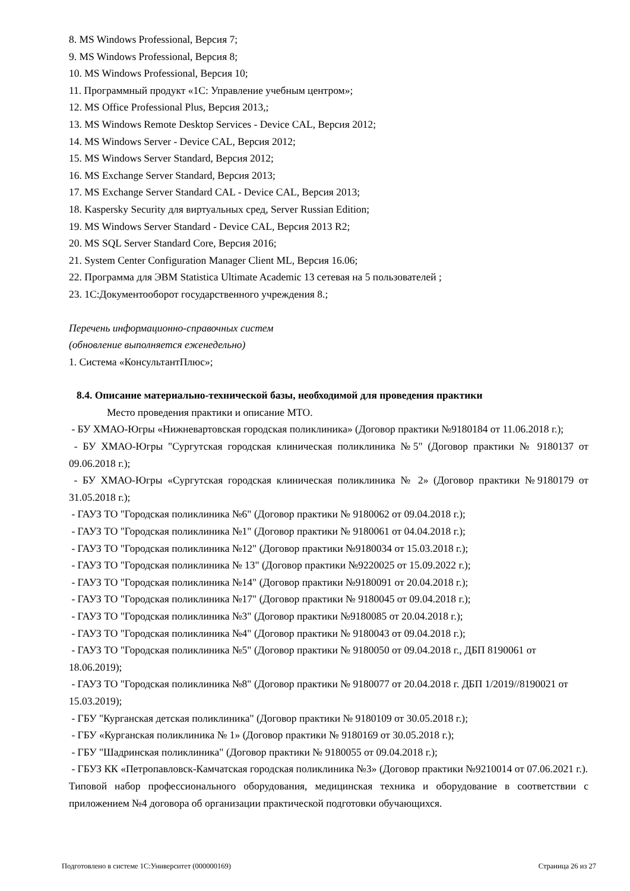8. MS Windows Professional, Версия 7;
9. MS Windows Professional, Версия 8;
10. MS Windows Professional, Версия 10;
11. Программный продукт «1С: Управление учебным центром»;
12. MS Office Professional Plus, Версия 2013,;
13. MS Windows Remote Desktop Services - Device CAL, Версия 2012;
14. MS Windows Server - Device CAL, Версия 2012;
15. MS Windows Server Standard, Версия 2012;
16. MS Exchange Server Standard, Версия 2013;
17. MS Exchange Server Standard CAL - Device CAL, Версия 2013;
18. Kaspersky Security для виртуальных сред, Server Russian Edition;
19. MS Windows Server Standard - Device CAL, Версия 2013 R2;
20. MS SQL Server Standard Core, Версия 2016;
21. System Center Configuration Manager Client ML, Версия 16.06;
22. Программа для ЭВМ Statistica Ultimate Academic 13 сетевая на 5 пользователей ;
23. 1С:Документооборот государственного учреждения 8.;
Перечень информационно-справочных систем
(обновление выполняется еженедельно)
1. Система «КонсультантПлюс»;
8.4. Описание материально-технической базы, необходимой для проведения практики
Место проведения практики и описание МТО.
- БУ ХМАО-Югры «Нижневартовская городская поликлиника» (Договор практики №9180184 от 11.06.2018 г.);
- БУ ХМАО-Югры "Сургутская городская клиническая поликлиника №5" (Договор практики № 9180137 от 09.06.2018 г.);
- БУ ХМАО-Югры «Сургутская городская клиническая поликлиника № 2» (Договор практики №9180179 от 31.05.2018 г.);
- ГАУЗ ТО "Городская поликлиника №6" (Договор практики № 9180062 от 09.04.2018 г.);
- ГАУЗ ТО "Городская поликлиника №1" (Договор практики № 9180061 от 04.04.2018 г.);
- ГАУЗ ТО "Городская поликлиника №12" (Договор практики №9180034 от 15.03.2018 г.);
- ГАУЗ ТО "Городская поликлиника № 13" (Договор практики №9220025 от 15.09.2022 г.);
- ГАУЗ ТО "Городская поликлиника №14" (Договор практики №9180091 от 20.04.2018 г.);
- ГАУЗ ТО "Городская поликлиника №17" (Договор практики № 9180045 от 09.04.2018 г.);
- ГАУЗ ТО "Городская поликлиника №3" (Договор практики №9180085 от 20.04.2018 г.);
- ГАУЗ ТО "Городская поликлиника №4" (Договор практики № 9180043 от 09.04.2018 г.);
- ГАУЗ ТО "Городская поликлиника №5" (Договор практики № 9180050 от 09.04.2018 г., ДБП 8190061 от 18.06.2019);
- ГАУЗ ТО "Городская поликлиника №8" (Договор практики № 9180077 от 20.04.2018 г. ДБП 1/2019//8190021 от 15.03.2019);
- ГБУ "Курганская детская поликлиника" (Договор практики № 9180109 от 30.05.2018 г.);
- ГБУ «Курганская поликлиника № 1» (Договор практики № 9180169 от 30.05.2018 г.);
- ГБУ "Шадринская поликлиника" (Договор практики № 9180055 от 09.04.2018 г.);
- ГБУЗ КК «Петропавловск-Камчатская городская поликлиника №3» (Договор практики №9210014 от 07.06.2021 г.).
Типовой набор профессионального оборудования, медицинская техника и оборудование в соответствии с приложением №4 договора об организации практической подготовки обучающихся.
Подготовлено в системе 1С:Университет (000000169) Страница 26 из 27